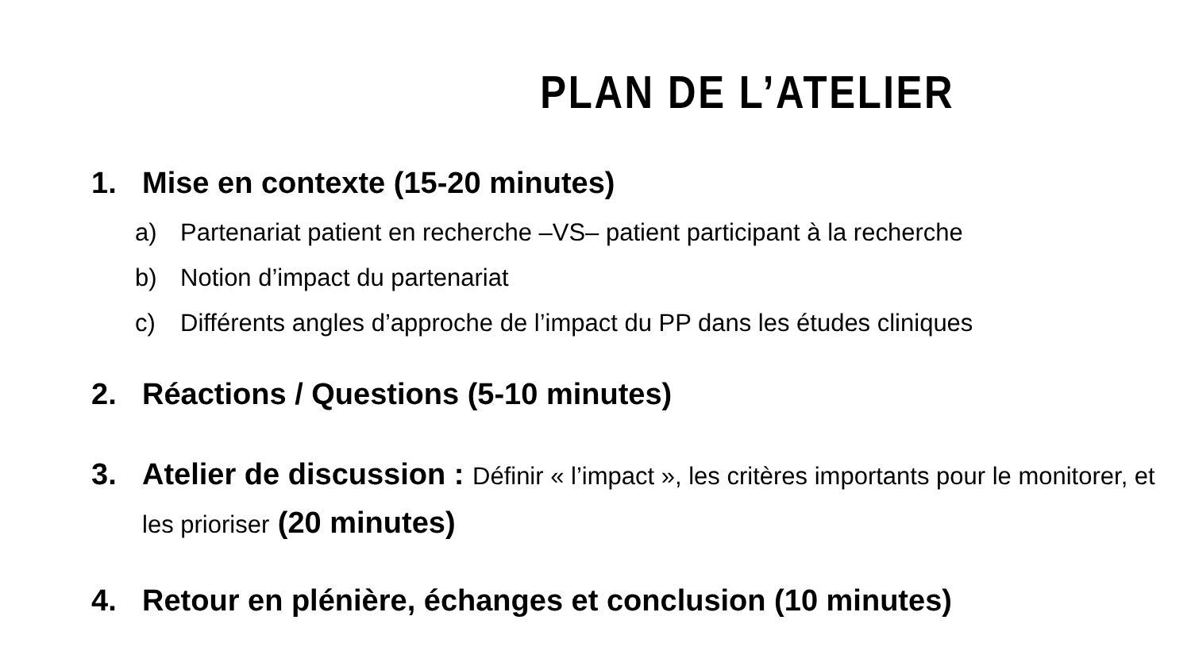PLAN DE L’ATELIER
1. Mise en contexte (15-20 minutes)
a) Partenariat patient en recherche –VS– patient participant à la recherche
b) Notion d’impact du partenariat
c) Différents angles d’approche de l’impact du PP dans les études cliniques
2. Réactions / Questions (5-10 minutes)
3. Atelier de discussion : Définir « l’impact », les critères importants pour le monitorer, et les prioriser (20 minutes)
4. Retour en plénière, échanges et conclusion (10 minutes)